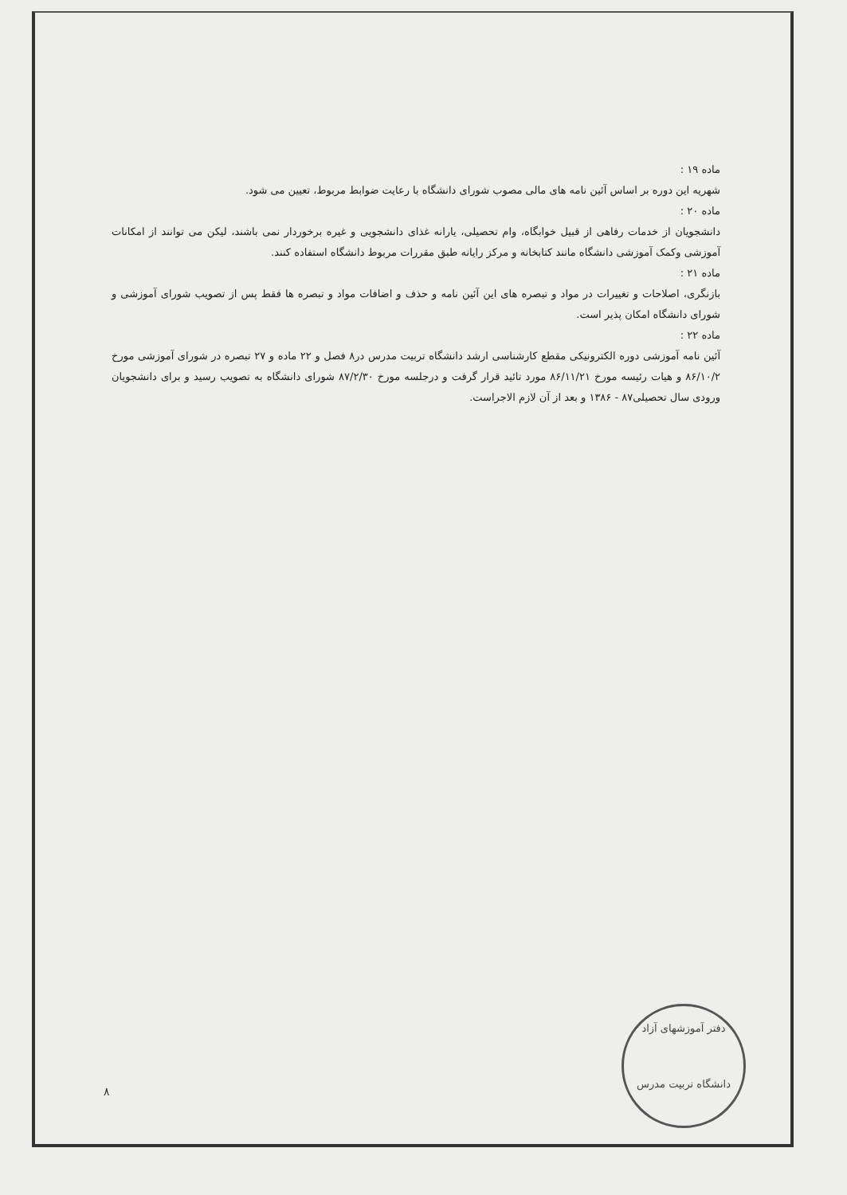ماده ۱۹ :
شهریه این دوره بر اساس آئین نامه های مالی مصوب شورای دانشگاه با رعایت ضوابط مربوط، تعیین می شود.
ماده ۲۰ :
دانشجویان از خدمات رفاهی از قبیل خوابگاه، وام تحصیلی، یارانه غذای دانشجویی و غیره برخوردار نمی باشند، لیکن می توانند از امکانات آموزشی وکمک آموزشی دانشگاه مانند کتابخانه و مرکز رایانه طبق مقررات مربوط دانشگاه استفاده کنند.
ماده ۲۱ :
بازنگری، اصلاحات و تغییرات در مواد و تبصره های این آئین نامه و حذف و اضافات مواد و تبصره ها فقط پس از تصویب شورای آموزشی و شورای دانشگاه امکان پذیر است.
ماده ۲۲ :
آئین نامه آموزشی دوره الکترونیکی مقطع کارشناسی ارشد دانشگاه تربیت مدرس در۸ فصل و ۲۲ ماده و ۲۷ تبصره در شورای آموزشی مورخ ۸۶/۱۰/۲ و هیات رئیسه مورخ ۸۶/۱۱/۲۱ مورد تائید قرار گرفت و درجلسه مورخ ۸۷/۲/۳۰ شورای دانشگاه به تصویب رسید و برای دانشجویان ورودی سال تحصیلی۸۷ - ۱۳۸۶ و بعد از آن لازم الاجراست.
دفتر آموزشهای آزاد
دانشگاه تربیت مدرس
۸